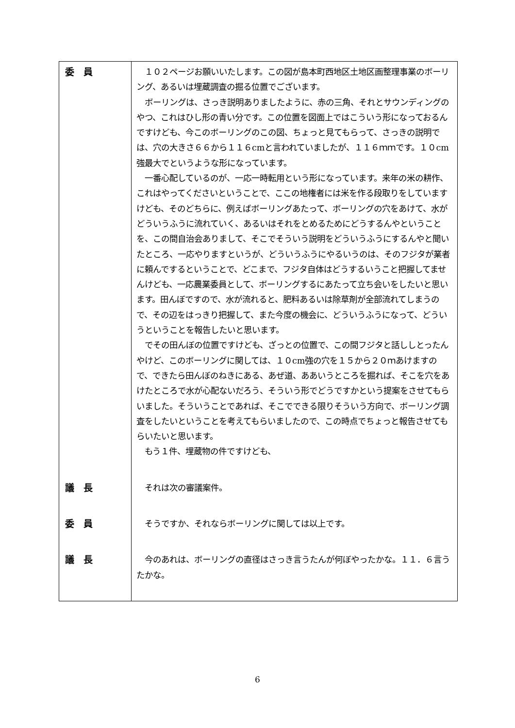| 委 員 | １０２ページお願いいたします。この図が島本町西地区土地区画整理事業のボーリング、あるいは埋蔵調査の掘る位置でございます。 ボーリングは、さっき説明ありましたように、赤の三角、それとサウンディングのやつ、これはひし形の青い分です。この位置を図面上ではこういう形になっておるんですけども、今このボーリングのこの図、ちょっと見てもらって、さっきの説明では、穴の大きさ６６から１１６cmと言われていましたが、１１６ｍｍです。１０cm強最大でというような形になっています。 一番心配しているのが、一応一時転用という形になっています。来年の米の耕作、これはやってくださいということで、ここの地権者には米を作る段取りをしていますけども、そのどちらに、例えばボーリングあたって、ボーリングの穴をあけて、水がどういうふうに流れていく、あるいはそれをとめるためにどうするんやということを、この間自治会ありまして、そこでそういう説明をどういうふうにするんやと聞いたところ、一応やりますというが、どういうふうにやるいうのは、そのフジタが業者に頼んでするということで、どこまで、フジタ自体はどうするいうこと把握してませんけども、一応農業委員として、ボーリングするにあたって立ち会いをしたいと思います。田んぼですので、水が流れると、肥料あるいは除草剤が全部流れてしまうので、その辺をはっきり把握して、また今度の機会に、どういうふうになって、どういうということを報告したいと思います。 でその田んぼの位置ですけども、ざっとの位置で、この間フジタと話ししとったんやけど、このボーリングに関しては、１０cm強の穴を１５から２０ｍあけますので、できたら田んぼのねきにある、あぜ道、ああいうところを掘れば、そこを穴をあけたところで水が心配ないだろう、そういう形でどうですかという提案をさせてもらいました。そういうことであれば、そこでできる限りそういう方向で、ボーリング調査をしたいということを考えてもらいましたので、この時点でちょっと報告させてもらいたいと思います。 もう１件、埋蔵物の件ですけども、 |
| 議 長 | それは次の審議案件。 |
| 委 員 | そうですか、それならボーリングに関しては以上です。 |
| 議 長 | 今のあれは、ボーリングの直径はさっき言うたんが何ぼやったかな。１１．６言うたかな。 |
6